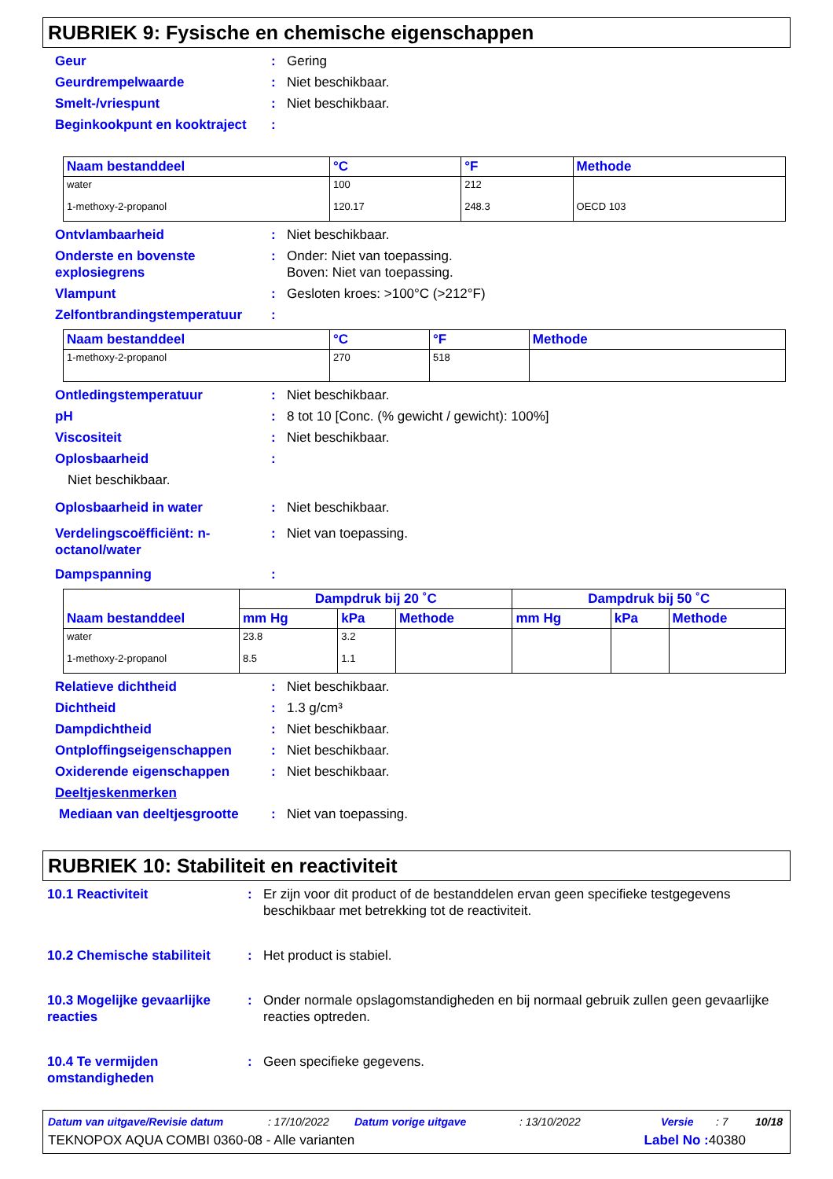RUBRIEK 9: Fysische en chemische eigenschappen
Geur : Gering
Geurdrempelwaarde : Niet beschikbaar.
Smelt-/vriespunt : Niet beschikbaar.
Beginkookpunt en kooktraject
:
| Naam bestanddeel | °C | °F | Methode |
| --- | --- | --- | --- |
| water | 100 | 212 | |
| 1-methoxy-2-propanol | 120.17 | 248.3 | OECD 103 |
Ontvlambaarheid : Niet beschikbaar.
Onderste en bovenste explosiegrens
: Onder: Niet van toepassing.
Boven: Niet van toepassing.
Vlampunt : Gesloten kroes: >100°C (>212°F)
Zelfontbrandingstemperatuur
:
| Naam bestanddeel | °C | °F | Methode |
| --- | --- | --- | --- |
| 1-methoxy-2-propanol | 270 | 518 | |
Ontledingstemperatuur : Niet beschikbaar.
pH : 8 tot 10 [Conc. (% gewicht / gewicht): 100%]
Viscositeit : Niet beschikbaar.
Oplosbaarheid :
Niet beschikbaar.
Oplosbaarheid in water : Niet beschikbaar.
Verdelingscoëfficiënt: n-octanol/water
: Niet van toepassing.
Dampspanning :
| Naam bestanddeel | Dampdruk bij 20 ˚C | | | Dampdruk bij 50 ˚C | | |
| --- | --- | --- | --- | --- | --- | --- |
| | mm Hg | kPa | Methode | mm Hg | kPa | Methode |
| water | 23.8 | 3.2 | | | | |
| 1-methoxy-2-propanol | 8.5 | 1.1 | | | | |
Relatieve dichtheid : Niet beschikbaar.
Dichtheid : 1.3 g/cm³
Dampdichtheid : Niet beschikbaar.
Ontploffingseigenschappen : Niet beschikbaar.
Oxiderende eigenschappen : Niet beschikbaar.
Deeltjeskenmerken
Mediaan van deeltjesgrootte
: Niet van toepassing.
RUBRIEK 10: Stabiliteit en reactiviteit
10.1 Reactiviteit : Er zijn voor dit product of de bestanddelen ervan geen specifieke testgegevens beschikbaar met betrekking tot de reactiviteit.
10.2 Chemische stabiliteit
: Het product is stabiel.
10.3 Mogelijke gevaarlijke reacties
: Onder normale opslagomstandigheden en bij normaal gebruik zullen geen gevaarlijke reacties optreden.
10.4 Te vermijden omstandigheden
: Geen specifieke gegevens.
Datum van uitgave/Revisie datum: 17/10/2022 Datum vorige uitgave: 13/10/2022 Versie: 7 10/18
TEKNOPOX AQUA COMBI 0360-08 - Alle varianten Label No : 40380